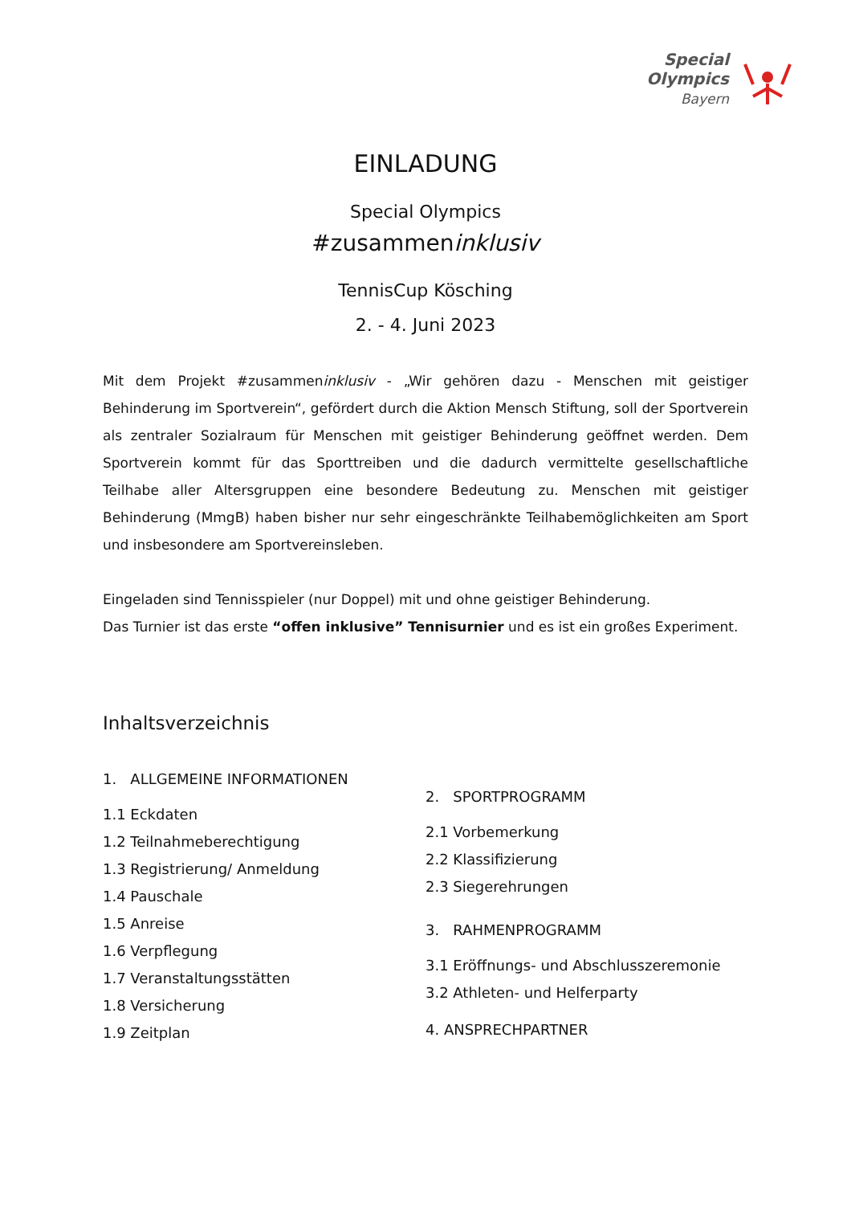Special
Olympics
Bayern
EINLADUNG
Special Olympics
#zusammeninklusiv
TennisCup Kösching
2. - 4. Juni 2023
Mit dem Projekt #zusammeninklusiv - „Wir gehören dazu - Menschen mit geistiger Behinderung im Sportverein“, gefördert durch die Aktion Mensch Stiftung, soll der Sportverein als zentraler Sozialraum für Menschen mit geistiger Behinderung geöffnet werden. Dem Sportverein kommt für das Sporttreiben und die dadurch vermittelte gesellschaftliche Teilhabe aller Altersgruppen eine besondere Bedeutung zu. Menschen mit geistiger Behinderung (MmgB) haben bisher nur sehr eingeschränkte Teilhabemöglichkeiten am Sport und insbesondere am Sportvereinsleben.
Eingeladen sind Tennisspieler (nur Doppel) mit und ohne geistiger Behinderung.
Das Turnier ist das erste “offen inklusive” Tennisurnier und es ist ein großes Experiment.
Inhaltsverzeichnis
1. ALLGEMEINE INFORMATIONEN
1.1 Eckdaten
1.2 Teilnahmeberechtigung
1.3 Registrierung/ Anmeldung
1.4 Pauschale
1.5 Anreise
1.6 Verpflegung
1.7 Veranstaltungsstätten
1.8 Versicherung
1.9 Zeitplan
2. SPORTPROGRAMM
2.1 Vorbemerkung
2.2 Klassifizierung
2.3 Siegerehrungen
3. RAHMENPROGRAMM
3.1 Eröffnungs- und Abschlusszeremonie
3.2 Athleten- und Helferparty
4. ANSPRECHPARTNER